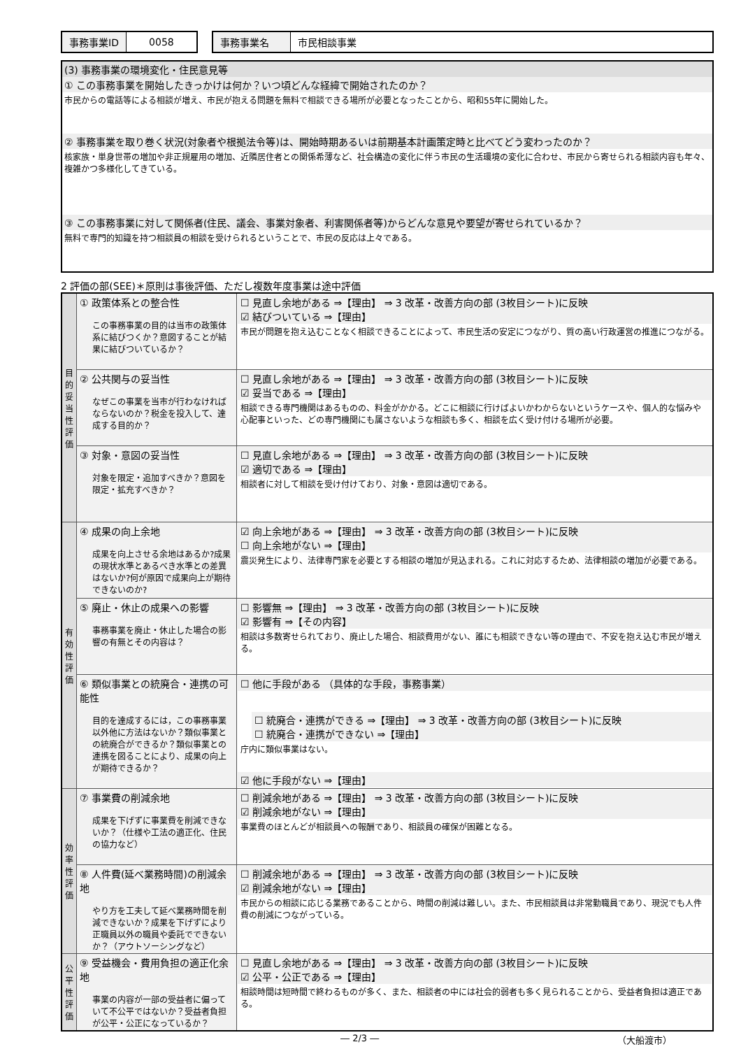| 事務事業ID | 0058 |
| 事務事業名 | 市民相談事業 |
(3) 事務事業の環境変化・住民意見等
① この事務事業を開始したきっかけは何か？いつ頃どんな経緯で開始されたのか？
市民からの電話等による相談が増え、市民が抱える問題を無料で相談できる場所が必要となったことから、昭和55年に開始した。
② 事務事業を取り巻く状況(対象者や根拠法令等)は、開始時期あるいは前期基本計画策定時と比べてどう変わったのか？
核家族・単身世帯の増加や非正規雇用の増加、近隣居住者との関係希薄など、社会構造の変化に伴う市民の生活環境の変化に合わせ、市民から寄せられる相談内容も年々、複雑かつ多様化してきている。
③ この事務事業に対して関係者(住民、議会、事業対象者、利害関係者等)からどんな意見や要望が寄せられているか？
無料で専門的知識を持つ相談員の相談を受けられるということで、市民の反応は上々である。
2 評価の部(SEE)＊原則は事後評価、ただし複数年度事業は途中評価
| 目的妥当性評価 | ① 政策体系との整合性 この事務事業の目的は当市の政策体系に結びつくか？意図することが結果に結びついているか？ | ☐ 見直し余地がある ⇒【理由】 ⇒ 3 改革・改善方向の部 (3枚目シート)に反映 ☑ 結びついている ⇒【理由】 市民が問題を抱え込むことなく相談できることによって、市民生活の安定につながり、質の高い行政運営の推進につながる。 |
| | ② 公共関与の妥当性 なぜこの事業を当市が行わなければならないのか？税金を投入して、達成する目的か？ | ☐ 見直し余地がある ⇒【理由】 ⇒ 3 改革・改善方向の部 (3枚目シート)に反映 ☑ 妥当である ⇒【理由】 相談できる専門機関はあるものの、料金がかかる。どこに相談に行けばよいかわからないというケースや、個人的な悩みや心配事といった、どの専門機関にも属さないような相談も多く、相談を広く受け付ける場所が必要。 |
| | ③ 対象・意図の妥当性 対象を限定・追加すべきか？意図を限定・拡充すべきか？ | ☐ 見直し余地がある ⇒【理由】 ⇒ 3 改革・改善方向の部 (3枚目シート)に反映 ☑ 適切である ⇒【理由】 相談者に対して相談を受け付けており、対象・意図は適切である。 |
| 有効性評価 | ④ 成果の向上余地 成果を向上させる余地はあるか?成果の現状水準とあるべき水準との差異はないか?何が原因で成果向上が期待できないのか? | ☑ 向上余地がある ⇒【理由】 ⇒ 3 改革・改善方向の部 (3枚目シート)に反映 ☐ 向上余地がない ⇒【理由】 震災発生により、法律専門家を必要とする相談の増加が見込まれる。これに対応するため、法律相談の増加が必要である。 |
| | ⑤ 廃止・休止の成果への影響 事務事業を廃止・休止した場合の影響の有無とその内容は？ | ☐ 影響無 ⇒【理由】 ⇒ 3 改革・改善方向の部 (3枚目シート)に反映 ☑ 影響有 ⇒【その内容】 相談は多数寄せられており、廃止した場合、相談費用がない、誰にも相談できない等の理由で、不安を抱え込む市民が増える。 |
| | ⑥ 類似事業との統廃合・連携の可能性 目的を達成するには，この事務事業以外他に方法はないか？類似事業との統廃合ができるか？類似事業との連携を図ることにより、成果の向上が期待できるか？ | ☐ 他に手段がある （具体的な手段，事務事業） ☐ 統廃合・連携ができる ⇒【理由】 ⇒ 3 改革・改善方向の部 (3枚目シート)に反映 ☐ 統廃合・連携ができない ⇒【理由】 庁内に類似事業はない。 ☑ 他に手段がない ⇒【理由】 |
| 効率性評価 | ⑦ 事業費の削減余地 成果を下げずに事業費を削減できないか？（仕様や工法の適正化、住民の協力など） | ☐ 削減余地がある ⇒【理由】 ⇒ 3 改革・改善方向の部 (3枚目シート)に反映 ☑ 削減余地がない ⇒【理由】 事業費のほとんどが相談員への報酬であり、相談員の確保が困難となる。 |
| | ⑧ 人件費(延べ業務時間)の削減余地 やり方を工夫して延べ業務時間を削減できないか？成果を下げずにより正職員以外の職員や委託でできないか？（アウトソーシングなど） | ☐ 削減余地がある ⇒【理由】 ⇒ 3 改革・改善方向の部 (3枚目シート)に反映 ☑ 削減余地がない ⇒【理由】 市民からの相談に応じる業務であることから、時間の削減は難しい。また、市民相談員は非常勤職員であり、現況でも人件費の削減につながっている。 |
| 公平性評価 | ⑨ 受益機会・費用負担の適正化余地 事業の内容が一部の受益者に偏っていて不公平ではないか？受益者負担が公平・公正になっているか？ | ☐ 見直し余地がある ⇒【理由】 ⇒ 3 改革・改善方向の部 (3枚目シート)に反映 ☑ 公平・公正である ⇒【理由】 相談時間は短時間で終わるものが多く、また、相談者の中には社会的弱者も多く見られることから、受益者負担は適正である。 |
― 2/3 ― （大船渡市）